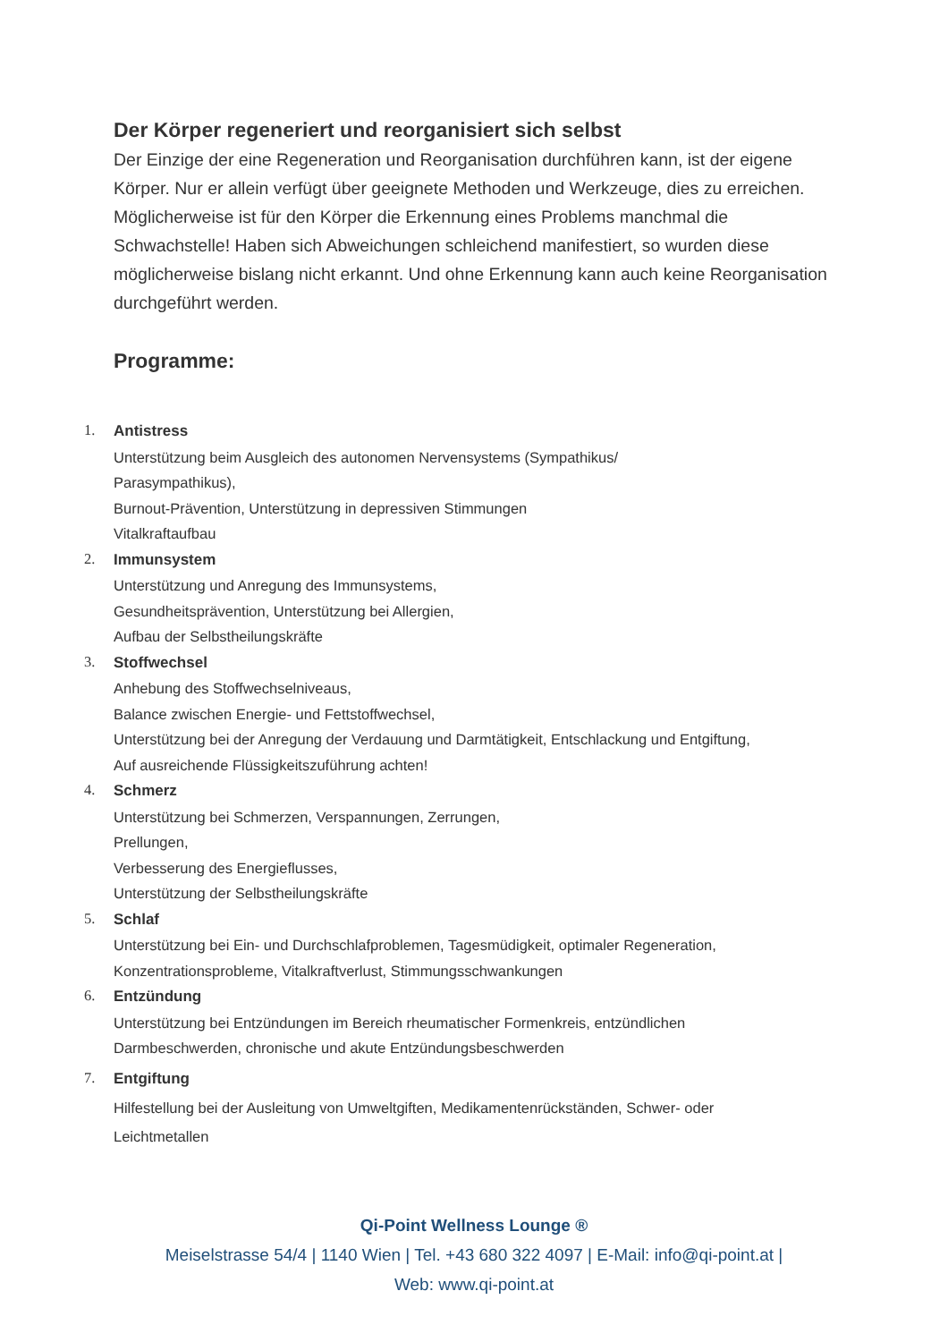Der Körper regeneriert und reorganisiert sich selbst
Der Einzige der eine Regeneration und Reorganisation durchführen kann, ist der eigene Körper. Nur er allein verfügt über geeignete Methoden und Werkzeuge, dies zu erreichen.
Möglicherweise ist für den Körper die Erkennung eines Problems manchmal die Schwachstelle! Haben sich Abweichungen schleichend manifestiert, so wurden diese möglicherweise bislang nicht erkannt. Und ohne Erkennung kann auch keine Reorganisation durchgeführt werden.
Programme:
1.
Antistress
Unterstützung beim Ausgleich des autonomen Nervensystems (Sympathikus/
Parasympathikus),
Burnout-Prävention, Unterstützung in depressiven Stimmungen
Vitalkraftaufbau
2.
Immunsystem
Unterstützung und Anregung des Immunsystems,
Gesundheitsprävention, Unterstützung bei Allergien,
Aufbau der Selbstheilungskräfte
3.
Stoffwechsel
Anhebung des Stoffwechselniveaus,
Balance zwischen Energie- und Fettstoffwechsel,
Unterstützung bei der Anregung der Verdauung und Darmtätigkeit, Entschlackung und Entgiftung,
Auf ausreichende Flüssigkeitszuführung achten!
4.
Schmerz
Unterstützung bei Schmerzen, Verspannungen, Zerrungen,
Prellungen,
Verbesserung des Energieflusses,
Unterstützung der Selbstheilungskräfte
5.
Schlaf
Unterstützung bei Ein- und Durchschlafproblemen, Tagesmüdigkeit, optimaler Regeneration,
Konzentrationsprobleme, Vitalkraftverlust, Stimmungsschwankungen
6.
Entzündung
Unterstützung bei Entzündungen im Bereich rheumatischer Formenkreis, entzündlichen
Darmbeschwerden, chronische und akute Entzündungsbeschwerden
7.
Entgiftung
Hilfestellung bei der Ausleitung von Umweltgiften, Medikamentenrückständen, Schwer- oder
Leichtmetallen
Qi-Point Wellness Lounge ®
Meiselstrasse 54/4 | 1140 Wien | Tel. +43 680 322 4097 | E-Mail: info@qi-point.at |
Web: www.qi-point.at